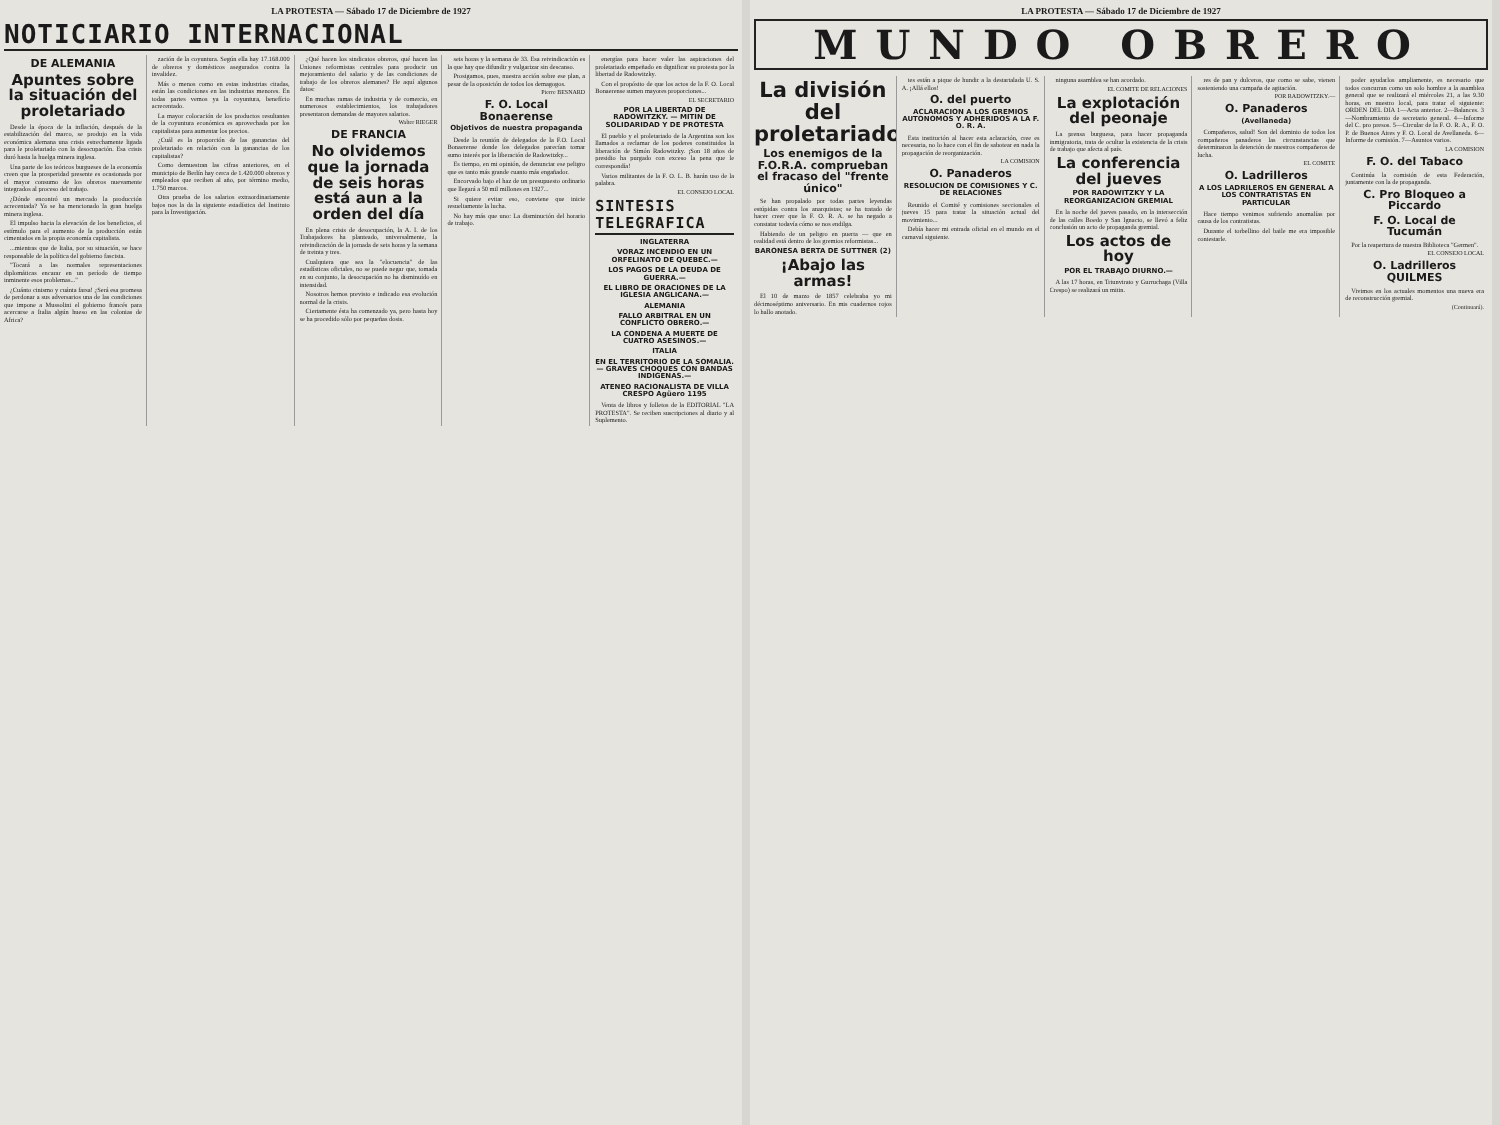LA PROTESTA — Sábado 17 de Diciembre de 1927
NOTICIARIO INTERNACIONAL
DE ALEMANIA
Apuntes sobre la situación del proletariado
Desde la época de la inflación, después de la estabilización del marco, se produjo en la vida económica alemana una crisis estrechamente ligada para le proletariado con la desocupación. Esa crisis duró hasta la huelga minera inglesa.
Una parte de los teóricos burgueses de la economía creen que la prosperidad presente es ocasionada por el mayor consumo de los obreros nuevamente integrados al proceso del trabajo.
¿Dónde encontró un mercado la producción acrecentada? Ya se ha mencionado la gran huelga minera inglesa.
El impulso hacia la elevación de los beneficios, el estímulo para el aumento de la producción están cimentados en la propia economía capitalista.
...mientras que de Italia, por su situación, se hace responsable de la política del gobierno fascista.
"Tocará a las normales representaciones diplomáticas encarar en un período de tiempo inminente esos problemas..."
¿Cuánto cinismo y cuánta farsa! ¿Será esa promesa de perdonar a sus adversarios una de las condiciones que impone a Mussolini el gobierno francés para acercarse a Italia algún hueso en las colonias de Africa?
zación de la coyuntura. Según ella hay 17.168.000 de obreros y domésticos asegurados contra la invalidez.
Más o menos como en estas industrias citadas, están las condiciones en las industrias menores. En todas partes vemos ya la coyuntura, benefício acrecentado.
La mayor colocación de los productos resultantes de la coyuntura económica es aprovechada por los capitalistas para aumentar los precios.
¿Cuál es la proporción de las ganancias del proletariado en relación con la ganancias de los capitalistas?
Como demuestran las cifras anteriores, en el municipio de Berlín hay cerca de 1.420.000 obreros y empleados que reciben al año, por término medio, 1.750 marcos.
Otra prueba de los salarios extraordinariamente bajos nos la da la siguiente estadística del Instituto para la Investigación.
¿Qué hacen los sindicatos obreros, qué hacen las Uniones reformistas centrales para producir un mejoramiento del salario y de las condiciones de trabajo de los obreros alemanes? He aquí algunos datos:
En muchas ramas de industria y de comercio, en numerosos establecimientos, los trabajadores presentaron demandas de mayores salarios.
Walter RIEGER
DE FRANCIA
No olvidemos que la jornada de seis horas está aun a la orden del día
En plena crisis de desocupación, la A. I. de los Trabajadores ha planteado, universalmente, la reivindicación de la jornada de seis horas y la semana de treinta y tres.
Cualquiera que sea la "elocuencia" de las estadísticas oficiales, no se puede negar que, tomada en su conjunto, la desocupación no ha disminuído en intensidad.
Nosotros hemos previsto e indicado esa evolución normal de la crisis.
Ciertamente ésta ha comenzado ya, pero hasta hoy se ha procedido sólo por pequeñas dosis.
seis horas y la semana de 33. Esa reivindicación es la que hay que difundir y vulgarizar sin descanso.
Prosigamos, pues, nuestra acción sobre ese plan, a pesar de la oposición de todos los demagogos.
Pierre BESNARD
F. O. Local Bonaerense
Objetivos de nuestra propaganda
Desde la reunión de delegados de la F.O. Local Bonaerense donde los delegados parecían tomar sumo interés por la liberación de Radowitzky...
Es tiempo, en mi opinión, de denunciar ese peligro que es tanto más grande cuanto más engañador.
Encorvado bajo el haz de un presupuesto ordinario que llegará a 50 mil millones en 1927...
Si quiere evitar eso, conviene que inicie resueltamente la lucha.
No hay más que uno: La disminución del horario de trabajo.
energías para hacer valer las aspiraciones del proletariado empeñado en dignificar su protesta por la libertad de Radowitzky.
Con el propósito de que los actos de la F. O. Local Bonaerense sumen mayores proporciones...
EL SECRETARIO
POR LA LIBERTAD DE RADOWITZKY. — MITIN DE SOLIDARIDAD Y DE PROTESTA
El pueblo y el proletariado de la Argentina son los llamados a reclamar de los poderes constituidos la liberación de Simón Radowitzky. ¡Son 18 años de presidio ha purgado con exceso la pena que le correspondía!
Varios militantes de la F. O. L. B. harán uso de la palabra.
EL CONSEJO LOCAL
SINTESIS TELEGRAFICA
INGLATERRA
VORAZ INCENDIO EN UN ORFELINATO DE QUEBEC.—
LOS PAGOS DE LA DEUDA DE GUERRA.—
EL LIBRO DE ORACIONES DE LA IGLESIA ANGLICANA.—
ALEMANIA
FALLO ARBITRAL EN UN CONFLICTO OBRERO.—
LA CONDENA A MUERTE DE CUATRO ASESINOS.—
ITALIA
EN EL TERRITORIO DE LA SOMALIA. — GRAVES CHOQUES CON BANDAS INDIGENAS.—
ATENEO RACIONALISTA DE VILLA CRESPO Agüero 1195
Venta de libros y folletos de la EDITORIAL "LA PROTESTA". Se reciben suscripciones al diario y al Suplemento.
LA PROTESTA — Sábado 17 de Diciembre de 1927
MUNDO OBRERO
La división del proletariado
Los enemigos de la F.O.R.A. comprueban el fracaso del "frente único"
Se han propalado por todas partes leyendas estúpidas contra los anarquistas; se ha tratado de hacer creer que la F. O. R. A. se ha negado a constatar todavía cómo se nos endilga.
Habiendo de un peligro en puerta — que en realidad está dentro de los gremios reformistas...
BARONESA BERTA DE SUTTNER (2)
¡Abajo las armas!
El 10 de marzo de 1857 celebraba yo mi décimoséptimo aniversario. En mis cuadernos rojos lo hallo anotado.
tes están a pique de hundir a la destartalada U. S. A. ¡Allá ellos!
O. del puerto
ACLARACION A LOS GREMIOS AUTONOMOS Y ADHERIDOS A LA F. O. R. A.
Esta institución al hacer esta aclaración, cree es necesaria, no lo hace con el fin de sabotear en nada la propagación de reorganización.
LA COMISION
O. Panaderos
RESOLUCION DE COMISIONES Y C. DE RELACIONES
Reunido el Comité y comisiones seccionales el jueves 15 para tratar la situación actual del movimiento...
Debía hacer mi entrada oficial en el mundo en el carnaval siguiente.
ninguna asamblea se han acordado.
EL COMITE DE RELACIONES
La explotación del peonaje
La prensa burguesa, para hacer propaganda inmigratoria, trata de ocultar la existencia de la crisis de trabajo que afecta al país.
La conferencia del jueves
POR RADOWITZKY Y LA REORGANIZACION GREMIAL
En la noche del jueves pasado, en la intersección de las calles Boedo y San Ignacio, se llevó a feliz conclusión un acto de propaganda gremial.
Los actos de hoy
POR EL TRABAJO DIURNO.—
A las 17 horas, en Triunvirato y Gurruchaga (Villa Crespo) se realizará un mitin.
res de pan y dulceros, que como se sabe, vienen sosteniendo una campaña de agitación.
POR RADOWITZKY.—
O. Panaderos
(Avellaneda)
Compañeros, salud! Son del dominio de todos los compañeros panaderos las circunstancias que determinaron la detención de nuestros compañeros de lucha.
EL COMITE
O. Ladrilleros
A LOS LADRILEROS EN GENERAL A LOS CONTRATISTAS EN PARTICULAR
Hace tiempo venimos sufriendo anomalías por causa de los contratistas.
Durante el torbellino del baile me era imposible contestarle.
poder ayudarlos ampliamente, es necesario que todos concurran como un solo hombre a la asamblea general que se realizará el miércoles 21, a las 9.30 horas, en nuestro local, para tratar el siguiente: ORDEN DEL DIA 1—Acta anterior. 2—Balances. 3—Nombramiento de secretario general. 4—Informe del C. pro presos. 5—Circular de la F. O. R. A., F. O. P. de Buenos Aires y F. O. Local de Avellaneda. 6—Informe de comisión. 7—Asuntos varios.
LA COMISION
F. O. del Tabaco
Continúa la comisión de esta Federación, juntamente con la de propaganda.
C. Pro Bloqueo a Piccardo
F. O. Local de Tucumán
Por la reapertura de nuestra Biblioteca "Germen".
EL CONSEJO LOCAL
O. Ladrilleros QUILMES
Vivimos en los actuales momentos una nueva era de reconstrucción gremial.
(Continuará).